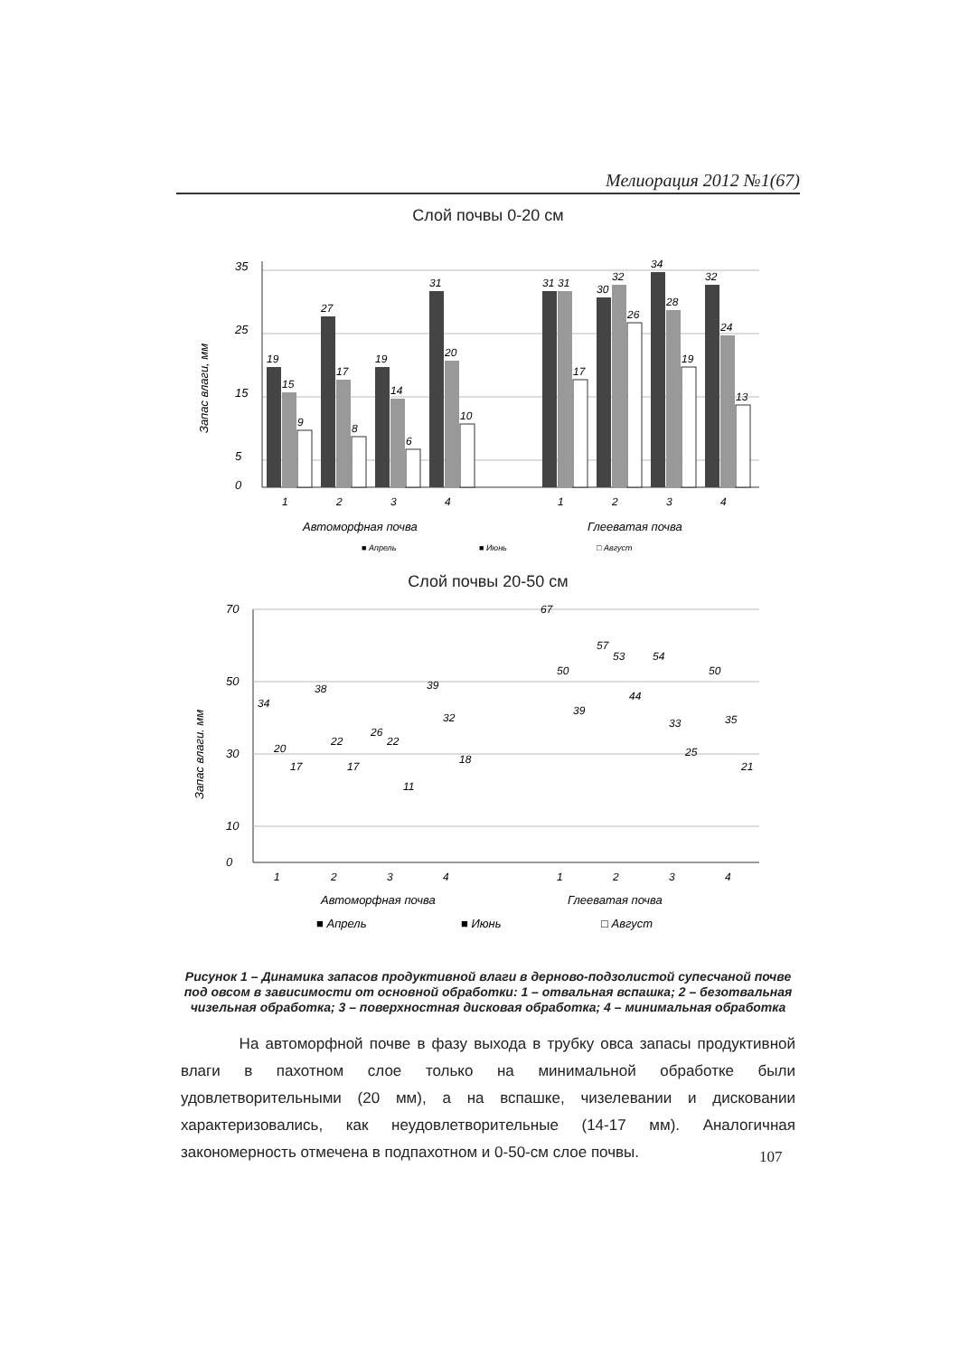Мелиорация 2012 №1(67)
Слой почвы 0-20 см
35
25
15
5
0
Запас влаги, мм
19
15
9
27
17
8
19
14
6
31
20
10
31
31
17
30
32
26
34
28
19
32
24
13
1
2
3
4
1
2
3
4
Автоморфная почва
Глееватая почва
■ Апрель
■ Июнь
□ Август
Слой почвы 20-50 см
70
50
30
10
0
Запас влаги. мм
34
20
17
38
22
17
26
22
11
39
32
18
67
50
39
57
53
44
54
33
25
50
35
21
1
2
3
4
1
2
3
4
Автоморфная почва
Глееватая почва
■ Апрель
■ Июнь
□ Август
Рисунок 1 – Динамика запасов продуктивной влаги в дерново-подзолистой супесчаной почве под овсом в зависимости от основной обработки: 1 – отвальная вспашка; 2 – безотвальная чизельная обработка; 3 – поверхностная дисковая обработка; 4 – минимальная обработка
На автоморфной почве в фазу выхода в трубку овса запасы продуктивной влаги в пахотном слое только на минимальной обработке были удовлетворительными (20 мм), а на вспашке, чизелевании и дисковании характеризовались, как неудовлетворительные (14-17 мм). Аналогичная закономерность отмечена в подпахотном и 0-50-см слое почвы.
107